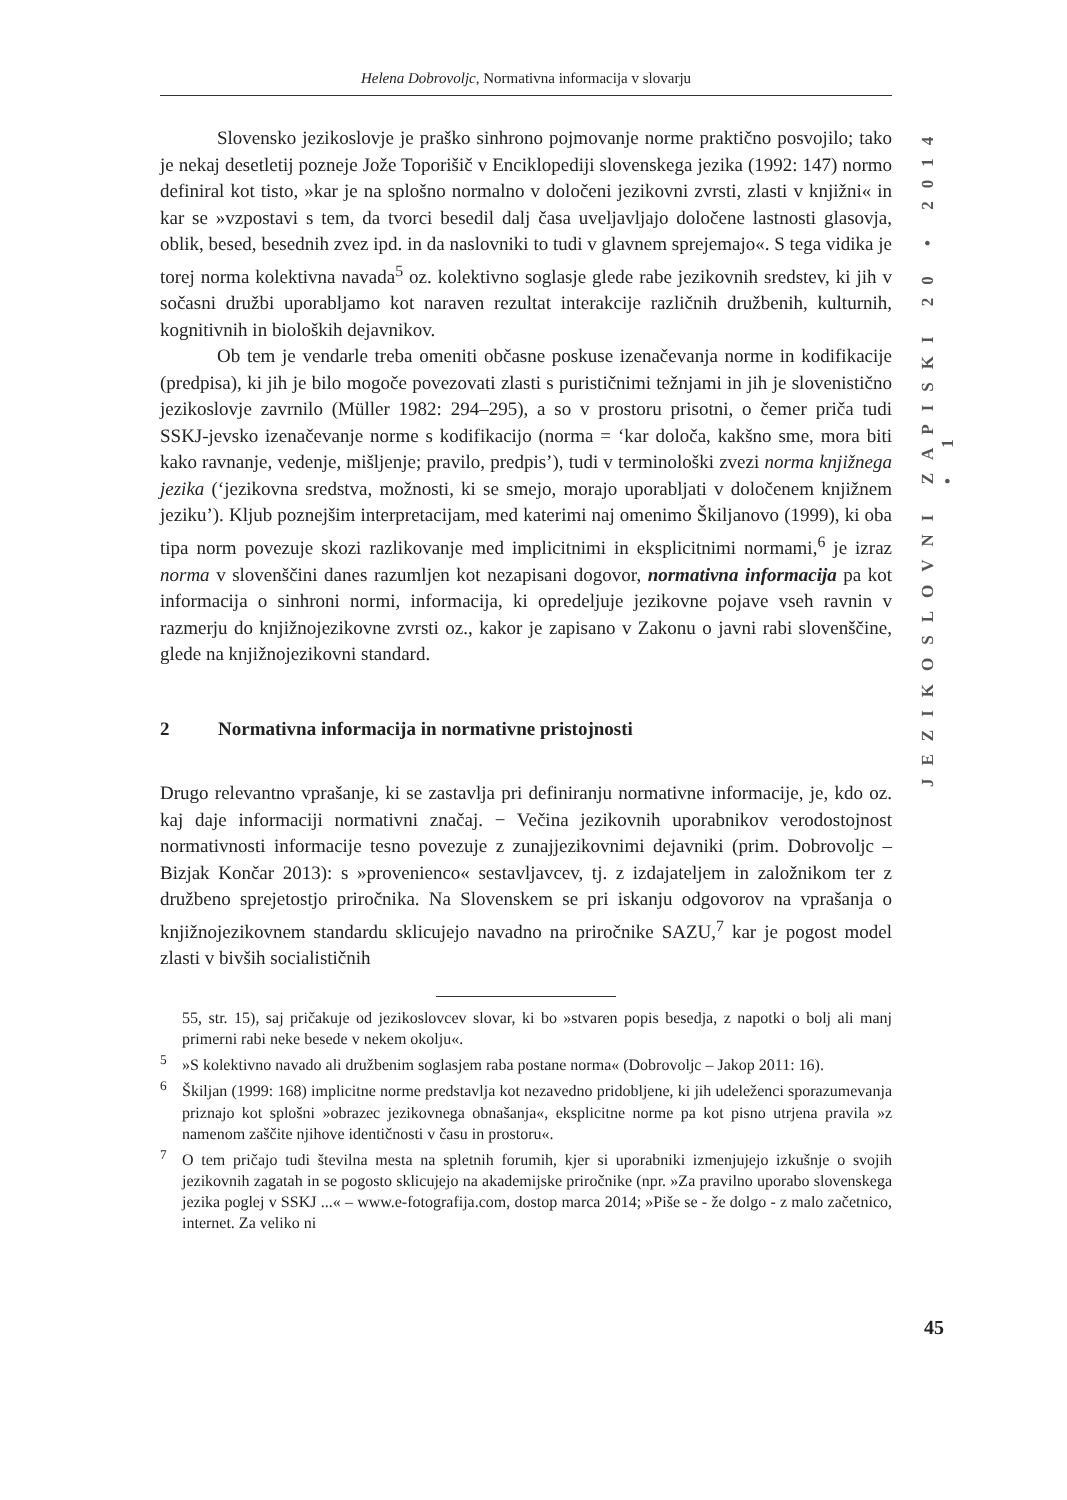Helena Dobrovoljc, Normativna informacija v slovarju
JEZIKOSLOVNI ZAPISKI 20 • 2014 • 1
Slovensko jezikoslovje je praško sinhrono pojmovanje norme praktično posvojilo; tako je nekaj desetletij pozneje Jože Toporišič v Enciklopediji slovenskega jezika (1992: 147) normo definiral kot tisto, »kar je na splošno normalno v določeni jezikovni zvrsti, zlasti v knjižni« in kar se »vzpostavi s tem, da tvorci besedil dalj časa uveljavljajo določene lastnosti glasovja, oblik, besed, besednih zvez ipd. in da naslovniki to tudi v glavnem sprejemajo«. S tega vidika je torej norma kolektivna navada<sup>5</sup> oz. kolektivno soglasje glede rabe jezikovnih sredstev, ki jih v sočasni družbi uporabljamo kot naraven rezultat interakcije različnih družbenih, kulturnih, kognitivnih in bioloških dejavnikov.
Ob tem je vendarle treba omeniti občasne poskuse izenačevanja norme in kodifikacije (predpisa), ki jih je bilo mogoče povezovati zlasti s purističnimi težnjami in jih je slovenistično jezikoslovje zavrnilo (Müller 1982: 294–295), a so v prostoru prisotni, o čemer priča tudi SSKJ-jevsko izenačevanje norme s kodifikacijo (norma = ‘kar določa, kakšno sme, mora biti kako ravnanje, vedenje, mišljenje; pravilo, predpis’), tudi v terminološki zvezi norma knjižnega jezika (‘jezikovna sredstva, možnosti, ki se smejo, morajo uporabljati v določenem knjižnem jeziku’). Kljub poznejšim interpretacijam, med katerimi naj omenimo Škiljanovo (1999), ki oba tipa norm povezuje skozi razlikovanje med implicitnimi in eksplicitnimi normami,<sup>6</sup> je izraz norma v slovenščini danes razumljen kot nezapisani dogovor, normativna informacija pa kot informacija o sinhroni normi, informacija, ki opredeljuje jezikovne pojave vseh ravnin v razmerju do knjižnojezikovne zvrsti oz., kakor je zapisano v Zakonu o javni rabi slovenščine, glede na knjižnojezikovni standard.
2 Normativna informacija in normativne pristojnosti
Drugo relevantno vprašanje, ki se zastavlja pri definiranju normativne informacije, je, kdo oz. kaj daje informaciji normativni značaj. − Večina jezikovnih uporabnikov verodostojnost normativnosti informacije tesno povezuje z zunajjezikovnimi dejavniki (prim. Dobrovoljc – Bizjak Končar 2013): s »provenienco« sestavljavcev, tj. z izdajateljem in založnikom ter z družbeno sprejetostjo priročnika. Na Slovenskem se pri iskanju odgovorov na vprašanja o knjižnojezikovnem standardu sklicujejo navadno na priročnike SAZU,<sup>7</sup> kar je pogost model zlasti v bivših socialističnih
55, str. 15), saj pričakuje od jezikoslovcev slovar, ki bo »stvaren popis besedja, z napotki o bolj ali manj primerni rabi neke besede v nekem okolju«.
<sup>5</sup>»S kolektivno navado ali družbenim soglasjem raba postane norma« (Dobrovoljc – Jakop 2011: 16).
<sup>6</sup> Škiljan (1999: 168) implicitne norme predstavlja kot nezavedno pridobljene, ki jih udeleženci sporazumevanja priznajo kot splošni »obrazec jezikovnega obnašanja«, eksplicitne norme pa kot pisno utrjena pravila »z namenom zaščite njihove identičnosti v času in prostoru«.
<sup>7</sup> O tem pričajo tudi številna mesta na spletnih forumih, kjer si uporabniki izmenjujejo izkušnje o svojih jezikovnih zagatah in se pogosto sklicujejo na akademijske priročnike (npr. »Za pravilno uporabo slovenskega jezika poglej v SSKJ ...« – www.e-fotografija.com, dostop marca 2014; »Piše se - že dolgo - z malo začetnico, internet. Za veliko ni
45